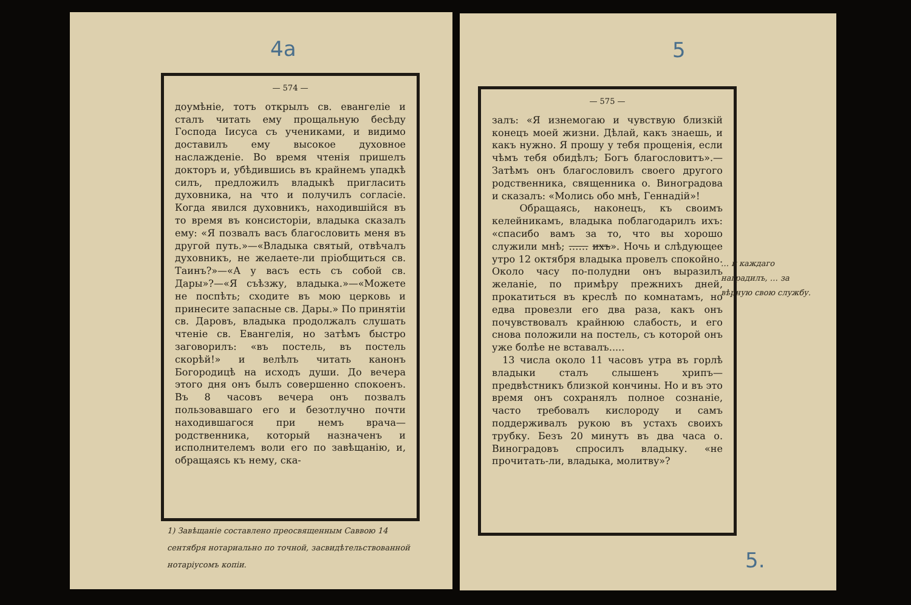4а
— 574 —
доумѣніе, тотъ открылъ св. евангеліе и сталъ читать ему прощальную бесѣду Господа Іисуса съ учениками, и видимо доставилъ ему высокое духовное наслажденіе. Во время чтенія пришелъ докторъ и, убѣдившись въ крайнемъ упадкѣ силъ, предложилъ владыкѣ пригласить духовника, на что и получилъ согласіе. Когда явился духовникъ, находившійся въ то время въ консисторіи, владыка сказалъ ему: «Я позвалъ васъ благословить меня въ другой путь.»—«Владыка святый, отвѣчалъ духовникъ, не желаете-ли пріобщиться св. Таинъ?»—«А у васъ есть съ собой св. Дары»?—«Я съѣзжу, владыка.»—«Можете не поспѣть; сходите въ мою церковь и принесите запасные св. Дары.» По принятіи св. Даровъ, владыка продолжалъ слушать чтеніе св. Евангелія, но затѣмъ быстро заговорилъ: «въ постель, въ постель скорѣй!» и велѣлъ читать канонъ Богородицѣ на исходъ души. До вечера этого дня онъ былъ совершенно спокоенъ. Въ 8 часовъ вечера онъ позвалъ пользовавшаго его и безотлучно почти находившагося при немъ врача—родственника, который назначенъ и исполнителемъ воли его по завѣщанію, и, обращаясь къ нему, ска-
1) Завѣщаніе составлено преосвященным Саввою 14 сентября нотариально по точной, засвидѣтельствованной нотаріусомъ копіи.
5
— 575 —
залъ: «Я изнемогаю и чувствую близкій конецъ моей жизни. Дѣлай, какъ знаешь, и какъ нужно. Я прошу у тебя прощенія, если чѣмъ тебя обидѣлъ; Богъ благословитъ».—Затѣмъ онъ благословилъ своего другого родственника, священника о. Виноградова и сказалъ: «Молись обо мнѣ, Геннадій»!
Обращаясь, наконецъ, къ своимъ келейникамъ, владыка поблагодарилъ ихъ: «спасибо вамъ за то, что вы хорошо служили мнѣ; …… ихъ». Ночь и слѣдующее утро 12 октября владыка провелъ спокойно. Около часу по-полудни онъ выразилъ желаніе, по примѣру прежнихъ дней, прокатиться въ креслѣ по комнатамъ, но едва провезли его два раза, какъ онъ почувствовалъ крайнюю слабость, и его снова положили на постель, съ которой онъ уже болѣе не вставалъ.....
13 числа около 11 часовъ утра въ горлѣ владыки сталъ слышенъ хрипъ—предвѣстникъ близкой кончины. Но и въ это время онъ сохранялъ полное сознаніе, часто требовалъ кислороду и самъ поддерживалъ рукою въ устахъ своихъ трубку. Безъ 20 минутъ въ два часа о. Виноградовъ спросилъ владыку. «не прочитать-ли, владыка, молитву»?
… и каждаго наградилъ, … за вѣрную свою службу.
5.